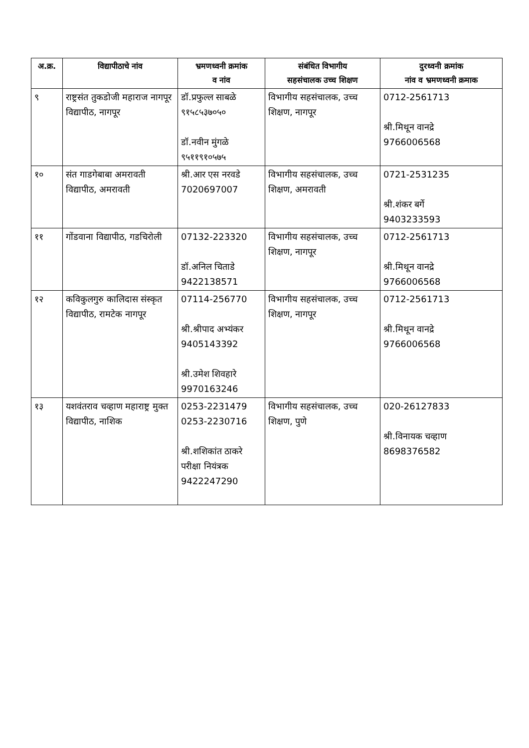| अ.क्र. | विद्यापीठाचे नांव | भ्रमणध्वनी क्रमांक व नांव | संबंधित विभागीय सहसंचालक उच्च शिक्षण | दुरध्वनी क्रमांक नांव व भ्रमणध्वनी क्रमाक |
| --- | --- | --- | --- | --- |
| ९ | राष्ट्रसंत तुकडोजी महाराज नागपूर विद्यापीठ, नागपूर | डॉ.प्रफुल्ल साबळे ९१५८५३७०५० डॉ.नवीन मुंगळे ९५११९१०५७५ | विभागीय सहसंचालक, उच्च शिक्षण, नागपूर | 0712-2561713 श्री.मिथून वानद्रे 9766006568 |
| १० | संत गाडगेबाबा अमरावती विद्यापीठ, अमरावती | श्री.आर एस नरवडे 7020697007 | विभागीय सहसंचालक, उच्च शिक्षण, अमरावती | 0721-2531235 श्री.शंकर बर्गे 9403233593 |
| ११ | गोंडवाना विद्यापीठ, गडचिरोली | 07132-223320 डॉ.अनिल चिताडे 9422138571 | विभागीय सहसंचालक, उच्च शिक्षण, नागपूर | 0712-2561713 श्री.मिथून वानद्रे 9766006568 |
| १२ | कविकुलगुरु कालिदास संस्कृत विद्यापीठ, रामटेक नागपूर | 07114-256770 श्री.श्रीपाद अभ्यंकर 9405143392 श्री.उमेश शिवहारे 9970163246 | विभागीय सहसंचालक, उच्च शिक्षण, नागपूर | 0712-2561713 श्री.मिथून वानद्रे 9766006568 |
| १३ | यशवंतराव चव्हाण महाराष्ट्र मुक्त विद्यापीठ, नाशिक | 0253-2231479 0253-2230716 श्री.शशिकांत ठाकरे परीक्षा नियंत्रक 9422247290 | विभागीय सहसंचालक, उच्च शिक्षण, पुणे | 020-26127833 श्री.विनायक चव्हाण 8698376582 |